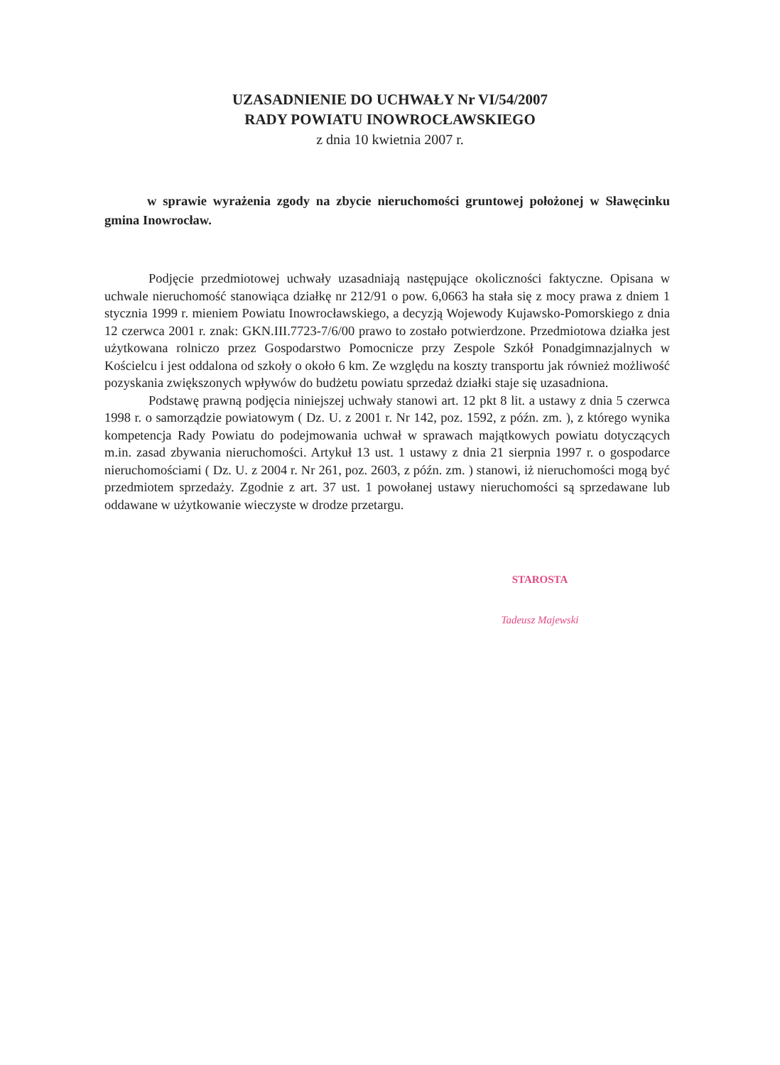UZASADNIENIE DO UCHWAŁY Nr VI/54/2007
RADY POWIATU INOWROCŁAWSKIEGO
z dnia 10 kwietnia 2007 r.
w sprawie wyrażenia zgody na zbycie nieruchomości gruntowej położonej w Sławęcinku gmina Inowrocław.
Podjęcie przedmiotowej uchwały uzasadniają następujące okoliczności faktyczne. Opisana w uchwale nieruchomość stanowiąca działkę nr 212/91 o pow. 6,0663 ha stała się z mocy prawa z dniem 1 stycznia 1999 r. mieniem Powiatu Inowrocławskiego, a decyzją Wojewody Kujawsko-Pomorskiego z dnia 12 czerwca 2001 r. znak: GKN.III.7723-7/6/00 prawo to zostało potwierdzone. Przedmiotowa działka jest użytkowana rolniczo przez Gospodarstwo Pomocnicze przy Zespole Szkół Ponadgimnazjalnych w Kościelcu i jest oddalona od szkoły o około 6 km. Ze względu na koszty transportu jak również możliwość pozyskania zwiększonych wpływów do budżetu powiatu sprzedaż działki staje się uzasadniona.
Podstawę prawną podjęcia niniejszej uchwały stanowi art. 12 pkt 8 lit. a ustawy z dnia 5 czerwca 1998 r. o samorządzie powiatowym ( Dz. U. z 2001 r. Nr 142, poz. 1592, z późn. zm. ), z którego wynika kompetencja Rady Powiatu do podejmowania uchwał w sprawach majątkowych powiatu dotyczących m.in. zasad zbywania nieruchomości. Artykuł 13 ust. 1 ustawy z dnia 21 sierpnia 1997 r. o gospodarce nieruchomościami ( Dz. U. z 2004 r. Nr 261, poz. 2603, z późn. zm. ) stanowi, iż nieruchomości mogą być przedmiotem sprzedaży. Zgodnie z art. 37 ust. 1 powołanej ustawy nieruchomości są sprzedawane lub oddawane w użytkowanie wieczyste w drodze przetargu.
STAROSTA
Tadeusz Majewski